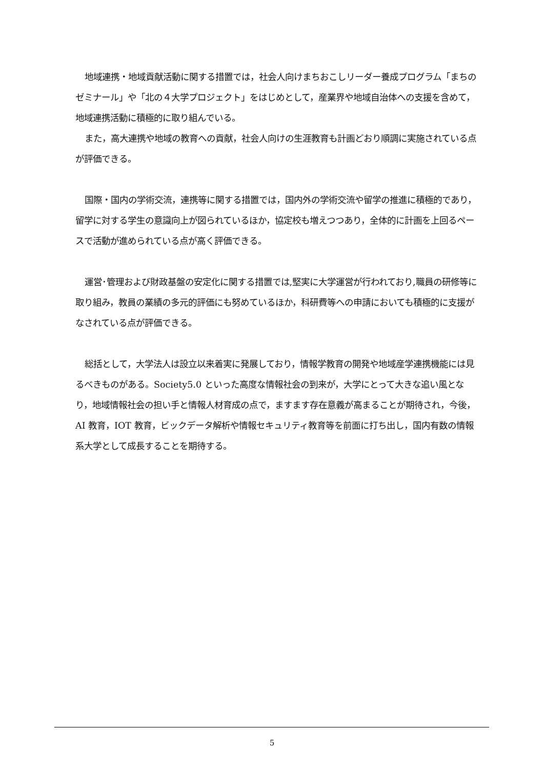地域連携・地域貢献活動に関する措置では，社会人向けまちおこしリーダー養成プログラム「まちのゼミナール」や「北の４大学プロジェクト」をはじめとして，産業界や地域自治体への支援を含めて，地域連携活動に積極的に取り組んでいる。
また，高大連携や地域の教育への貢献，社会人向けの生涯教育も計画どおり順調に実施されている点が評価できる。
国際・国内の学術交流，連携等に関する措置では，国内外の学術交流や留学の推進に積極的であり，留学に対する学生の意識向上が図られているほか，協定校も増えつつあり，全体的に計画を上回るペースで活動が進められている点が高く評価できる。
運営･管理および財政基盤の安定化に関する措置では,堅実に大学運営が行われており,職員の研修等に取り組み，教員の業績の多元的評価にも努めているほか，科研費等への申請においても積極的に支援がなされている点が評価できる。
総括として，大学法人は設立以来着実に発展しており，情報学教育の開発や地域産学連携機能には見るべきものがある。Society5.0 といった高度な情報社会の到来が，大学にとって大きな追い風となり，地域情報社会の担い手と情報人材育成の点で，ますます存在意義が高まることが期待され，今後，AI 教育，IOT 教育，ビックデータ解析や情報セキュリティ教育等を前面に打ち出し，国内有数の情報系大学として成長することを期待する。
5